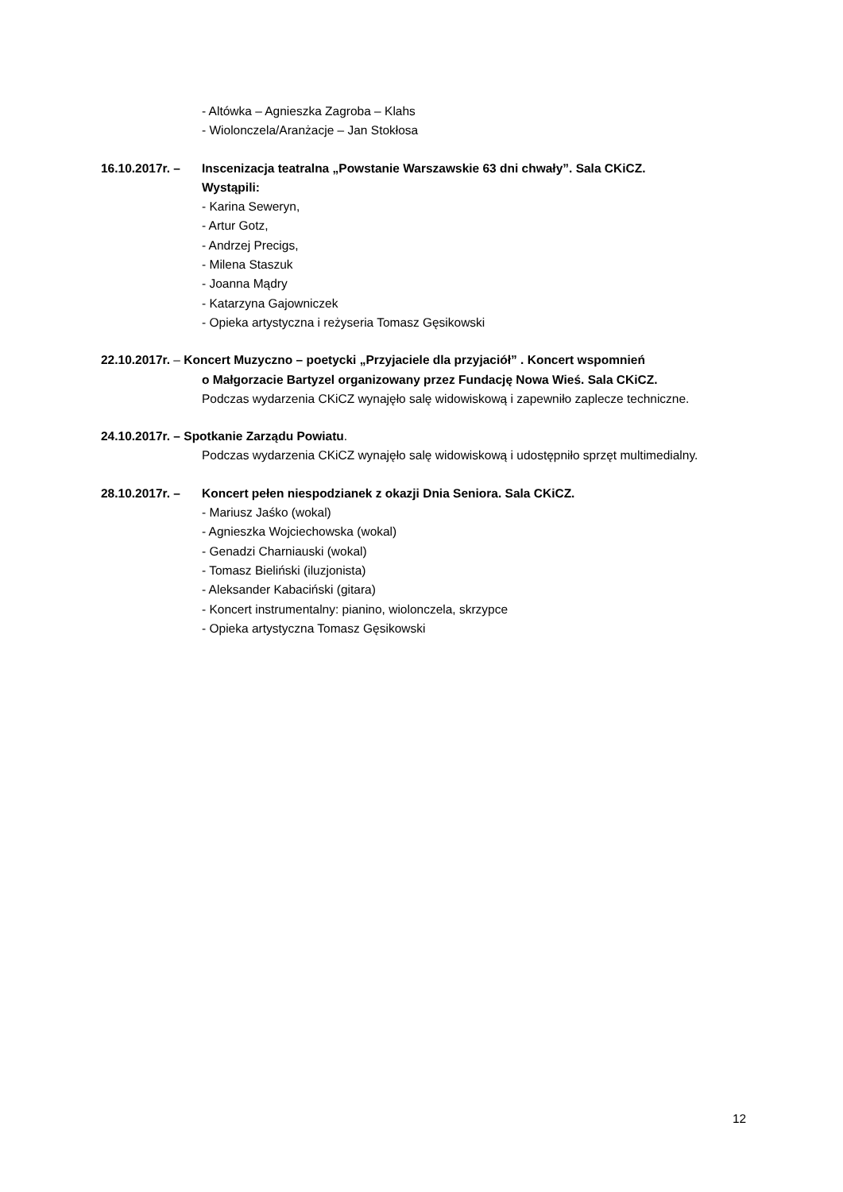- Altówka – Agnieszka Zagroba – Klahs
- Wiolonczela/Aranżacje – Jan Stokłosa
16.10.2017r. – Inscenizacja teatralna „Powstanie Warszawskie 63 dni chwały”. Sala CKiCZ.
Wystąpili:
- Karina Seweryn,
- Artur Gotz,
- Andrzej Precigs,
- Milena Staszuk
- Joanna Mądry
- Katarzyna Gajowniczek
- Opieka artystyczna i reżyseria Tomasz Gęsikowski
22.10.2017r. – Koncert Muzyczno – poetycki „Przyjaciele dla przyjaciół” . Koncert wspomnień
o Małgorzacie Bartyzel organizowany przez Fundację Nowa Wieś. Sala CKiCZ.
Podczas wydarzenia CKiCZ wynajęło salę widowiskową i zapewniło zaplecze techniczne.
24.10.2017r. – Spotkanie Zarządu Powiatu.
Podczas wydarzenia CKiCZ wynajęło salę widowiskową i udostępniło sprzęt multimedialny.
28.10.2017r. – Koncert pełen niespodzianek z okazji Dnia Seniora. Sala CKiCZ.
- Mariusz Jaśko (wokal)
- Agnieszka Wojciechowska (wokal)
- Genadzi Charniauski (wokal)
- Tomasz Bieliński (iluzjonista)
- Aleksander Kabaciński (gitara)
- Koncert instrumentalny: pianino, wiolonczela, skrzypce
- Opieka artystyczna Tomasz Gęsikowski
12